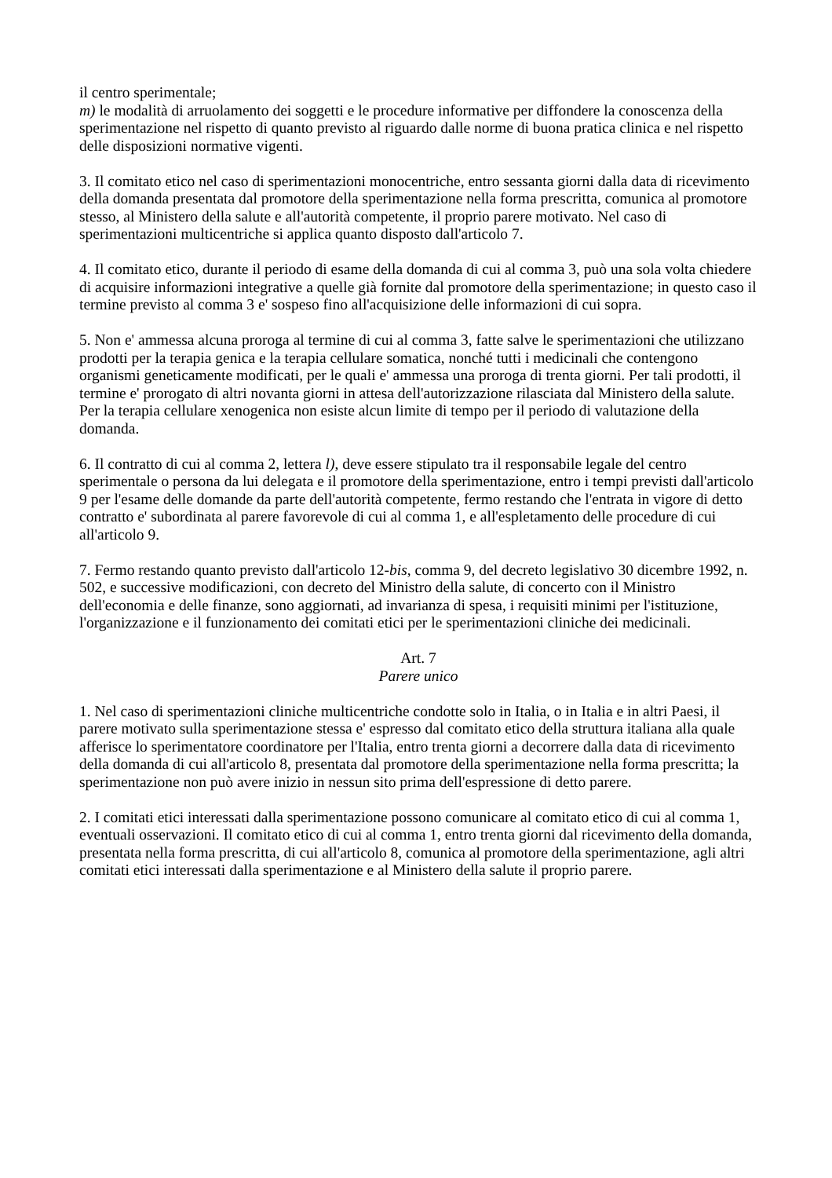il centro sperimentale;
m) le modalità di arruolamento dei soggetti e le procedure informative per diffondere la conoscenza della sperimentazione nel rispetto di quanto previsto al riguardo dalle norme di buona pratica clinica e nel rispetto delle disposizioni normative vigenti.
3. Il comitato etico nel caso di sperimentazioni monocentriche, entro sessanta giorni dalla data di ricevimento della domanda presentata dal promotore della sperimentazione nella forma prescritta, comunica al promotore stesso, al Ministero della salute e all'autorità competente, il proprio parere motivato. Nel caso di sperimentazioni multicentriche si applica quanto disposto dall'articolo 7.
4. Il comitato etico, durante il periodo di esame della domanda di cui al comma 3, può una sola volta chiedere di acquisire informazioni integrative a quelle già fornite dal promotore della sperimentazione; in questo caso il termine previsto al comma 3 e' sospeso fino all'acquisizione delle informazioni di cui sopra.
5. Non e' ammessa alcuna proroga al termine di cui al comma 3, fatte salve le sperimentazioni che utilizzano prodotti per la terapia genica e la terapia cellulare somatica, nonché tutti i medicinali che contengono organismi geneticamente modificati, per le quali e' ammessa una proroga di trenta giorni. Per tali prodotti, il termine e' prorogato di altri novanta giorni in attesa dell'autorizzazione rilasciata dal Ministero della salute. Per la terapia cellulare xenogenica non esiste alcun limite di tempo per il periodo di valutazione della domanda.
6. Il contratto di cui al comma 2, lettera l), deve essere stipulato tra il responsabile legale del centro sperimentale o persona da lui delegata e il promotore della sperimentazione, entro i tempi previsti dall'articolo 9 per l'esame delle domande da parte dell'autorità competente, fermo restando che l'entrata in vigore di detto contratto e' subordinata al parere favorevole di cui al comma 1, e all'espletamento delle procedure di cui all'articolo 9.
7. Fermo restando quanto previsto dall'articolo 12-bis, comma 9, del decreto legislativo 30 dicembre 1992, n. 502, e successive modificazioni, con decreto del Ministro della salute, di concerto con il Ministro dell'economia e delle finanze, sono aggiornati, ad invarianza di spesa, i requisiti minimi per l'istituzione, l'organizzazione e il funzionamento dei comitati etici per le sperimentazioni cliniche dei medicinali.
Art. 7
Parere unico
1. Nel caso di sperimentazioni cliniche multicentriche condotte solo in Italia, o in Italia e in altri Paesi, il parere motivato sulla sperimentazione stessa e' espresso dal comitato etico della struttura italiana alla quale afferisce lo sperimentatore coordinatore per l'Italia, entro trenta giorni a decorrere dalla data di ricevimento della domanda di cui all'articolo 8, presentata dal promotore della sperimentazione nella forma prescritta; la sperimentazione non può avere inizio in nessun sito prima dell'espressione di detto parere.
2. I comitati etici interessati dalla sperimentazione possono comunicare al comitato etico di cui al comma 1, eventuali osservazioni. Il comitato etico di cui al comma 1, entro trenta giorni dal ricevimento della domanda, presentata nella forma prescritta, di cui all'articolo 8, comunica al promotore della sperimentazione, agli altri comitati etici interessati dalla sperimentazione e al Ministero della salute il proprio parere.